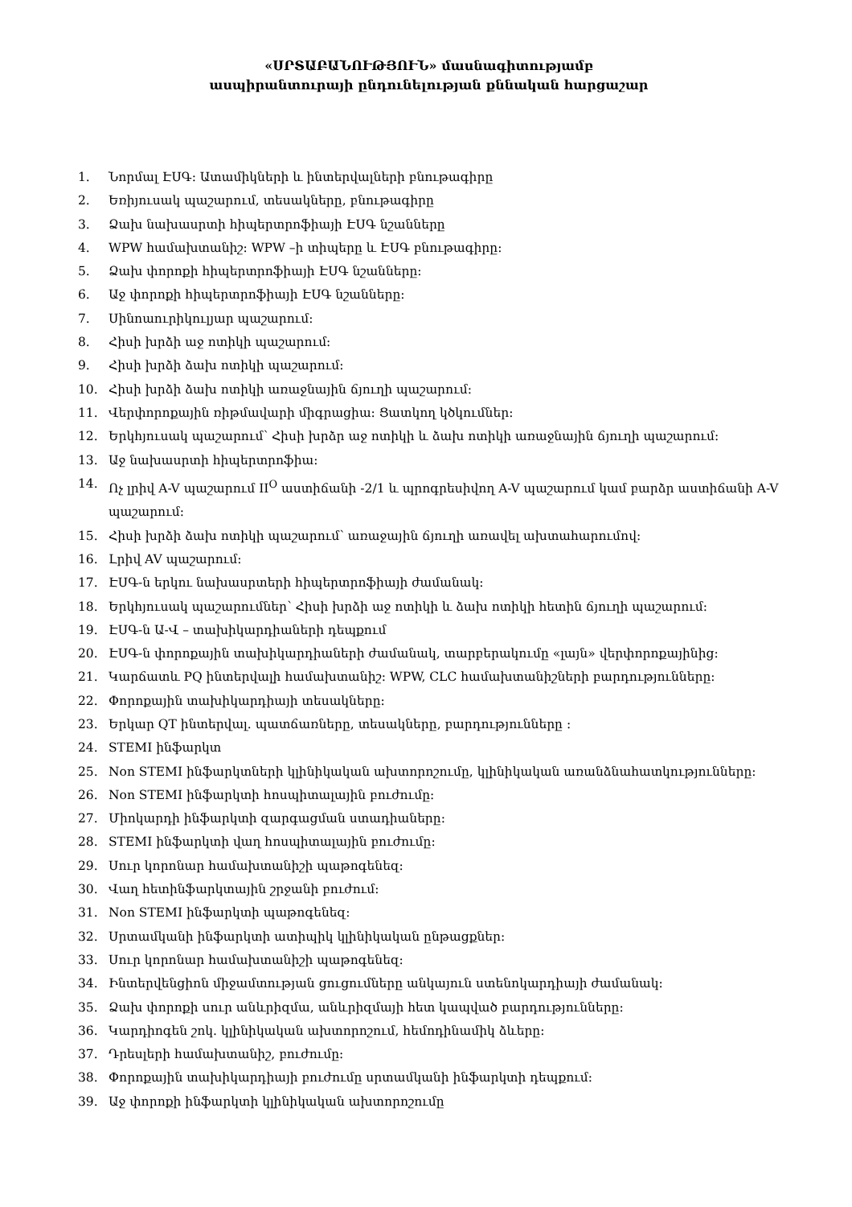«ՍՐՏԱԲԱՆՈՒԹՅՈՒՆ» մասնագիտությամբ
ասպիրանտուրայի ընդունելության քննական հարցաշար
1. Նորմալ ԷՍԳ: Ատամիկների և ինտերվալների բնութագիրը
2. Եռիյուսակ պաշարում, տեսակները, բնութագիրը
3. Ձախ նախասրտի հիպերտրոֆիայի ԷՍԳ նշանները
4. WPW համախտանիշ: WPW –ի տիպերը և ԷՍԳ բնութագիրը:
5. Ձախ փորոքի հիպերտրոֆիայի ԷՍԳ նշանները:
6. Աջ փորոքի հիպերտրոֆիայի ԷՍԳ նշանները:
7. Սինոաուրիկուլյար պաշարում:
8. Հիսի խրձի աջ ոտիկի պաշարում:
9. Հիսի խրձի ձախ ոտիկի պաշարում:
10. Հիսի խրձի ձախ ոտիկի առաջնային ճյուղի պաշարում:
11. Վերփորոքային ռիթմավարի միգրացիա: Ցատկող կծկումներ:
12. Երկհյուսակ պաշարում՝ Հիսի խրձր աջ ոտիկի և ձախ ոտիկի առաջնային ճյուղի պաշարում:
13. Աջ նախասրտի հիպերտրոֆիա:
14. Ոչ լրիվ A-V պաշարում II<sup>O</sup> աստիճանի -2/1 և պրոգրեսիվող A-V պաշարում կամ բարձր աստիճանի A-V պաշարում:
15. Հիսի խրձի ձախ ոտիկի պաշարում՝ առաջային ճյուղի առավել ախտահարումով:
16. Լրիվ AV պաշարում:
17. ԷՍԳ-ն երկու նախասրտերի հիպերտրոֆիայի ժամանակ:
18. Երկհյուսակ պաշարումներ՝ Հիսի խրձի աջ ոտիկի և ձախ ոտիկի հետին ճյուղի պաշարում:
19. ԷՍԳ-ն Ա-Վ – տախիկարդիաների դեպքում
20. ԷՍԳ-ն փորոքային տախիկարդիաների ժամանակ, տարբերակումը «լայն» վերփորոքայինից:
21. Կարճատև PQ ինտերվալի համախտանիշ: WPW, CLC համախտանիշների բարդությունները:
22. Փորոքային տախիկարդիայի տեսակները:
23. Երկար QT ինտերվալ. պատճառները, տեսակները, բարդությունները :
24. STEMI ինֆարկտ
25. Non STEMI ինֆարկտների կլինիկական ախտորոշումը, կլինիկական առանձնահատկությունները:
26. Non STEMI ինֆարկտի հոսպիտալային բուժումը:
27. Միոկարդի ինֆարկտի զարգացման ստադիաները:
28. STEMI ինֆարկտի վաղ հոսպիտալային բուժումը:
29. Սուր կորոնար համախտանիշի պաթոգենեզ:
30. Վաղ հետինֆարկտային շրջանի բուժում:
31. Non STEMI ինֆարկտի պաթոգենեզ:
32. Սրտամկանի ինֆարկտի ատիպիկ կլինիկական ընթացքներ:
33. Սուր կորոնար համախտանիշի պաթոգենեզ:
34. Ինտերվենցիոն միջամտության ցուցումները անկայուն ստենոկարդիայի ժամանակ:
35. Ձախ փորոքի սուր անևրիզմա, անևրիզմայի հետ կապված բարդությունները:
36. Կարդիոգեն շոկ. կլինիկական ախտորոշում, հեմոդինամիկ ձևերը:
37. Դրեսլերի համախտանիշ, բուժումը:
38. Փորոքային տախիկարդիայի բուժումը սրտամկանի ինֆարկտի դեպքում:
39. Աջ փորոքի ինֆարկտի կլինիկական ախտորոշումը